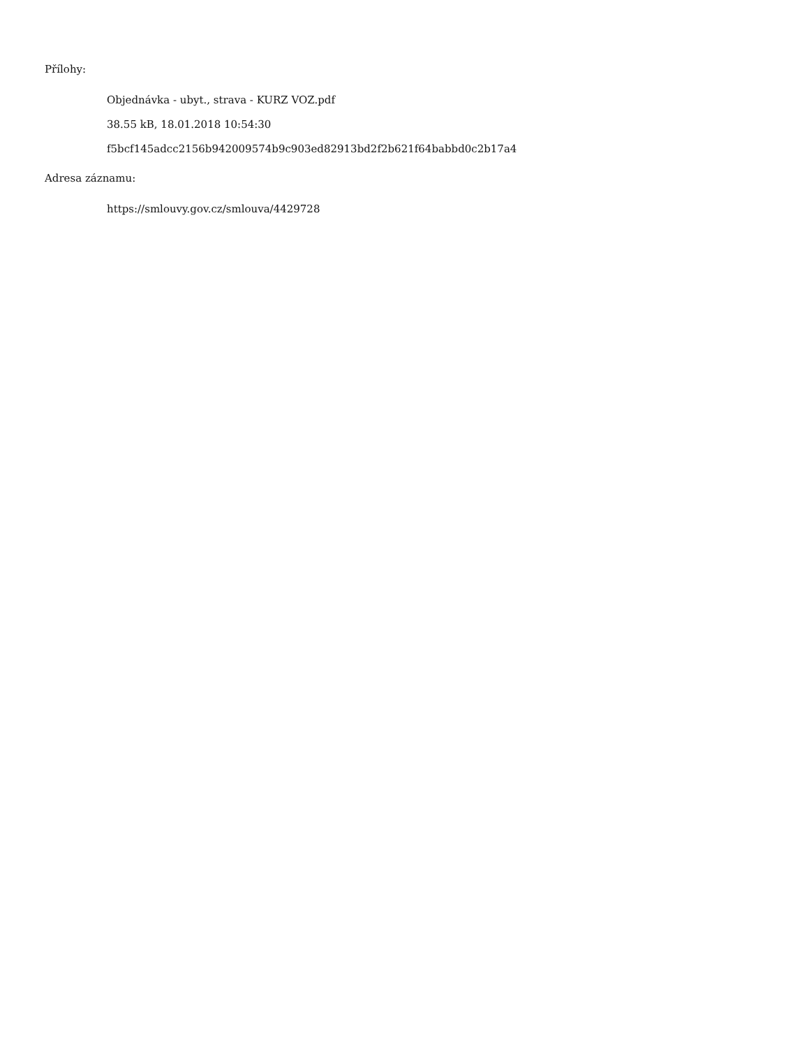Přílohy:
Objednávka - ubyt., strava - KURZ VOZ.pdf
38.55 kB, 18.01.2018 10:54:30
f5bcf145adcc2156b942009574b9c903ed82913bd2f2b621f64babbd0c2b17a4
Adresa záznamu:
https://smlouvy.gov.cz/smlouva/4429728